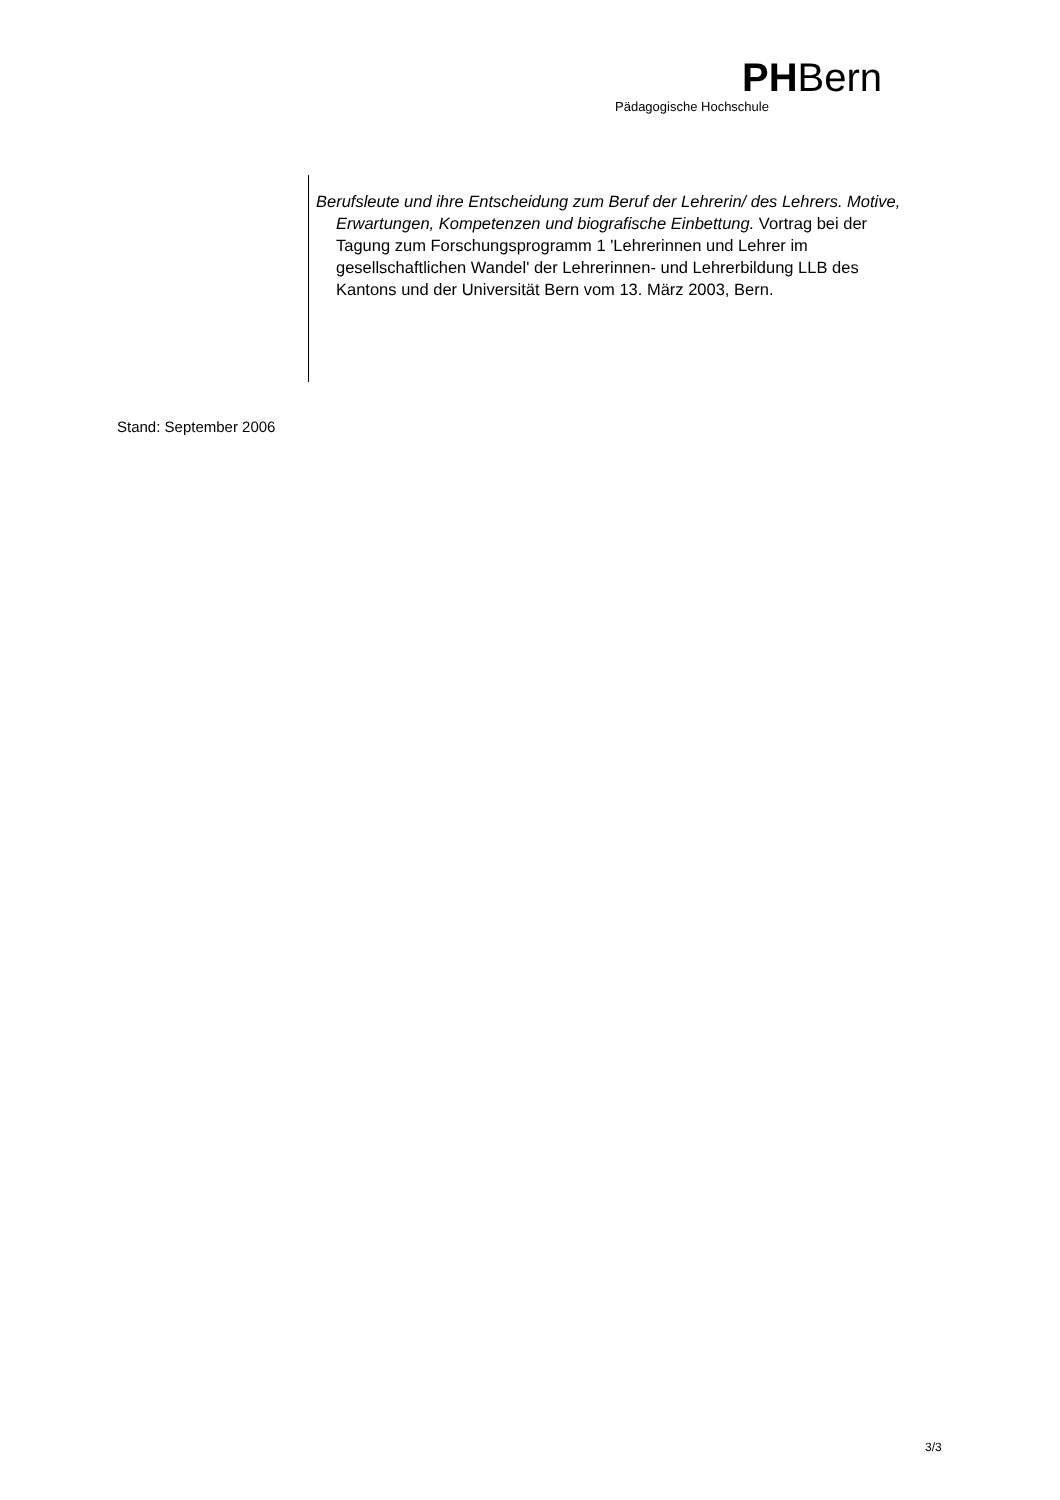PHBern
Pädagogische Hochschule
Berufsleute und ihre Entscheidung zum Beruf der Lehrerin/ des Lehrers. Motive, Erwartungen, Kompetenzen und biografische Einbettung. Vortrag bei der Tagung zum Forschungsprogramm 1 'Lehrerinnen und Lehrer im gesellschaftlichen Wandel' der Lehrerinnen- und Lehrerbildung LLB des Kantons und der Universität Bern vom 13. März 2003, Bern.
Stand: September 2006
3/3